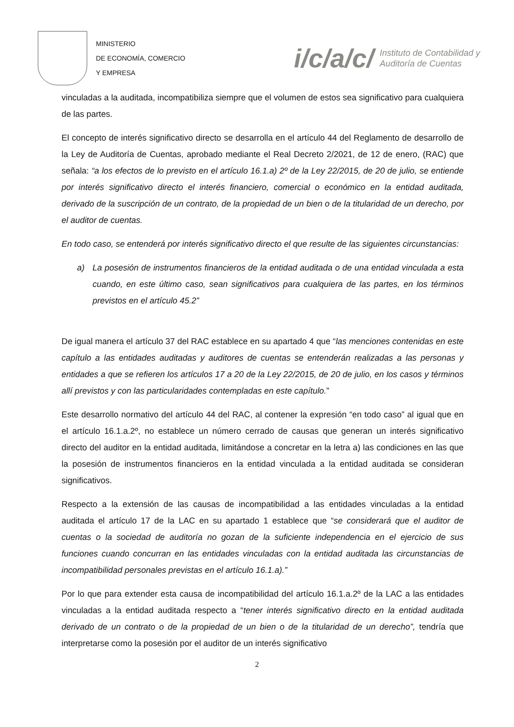MINISTERIO
DE ECONOMÍA, COMERCIO
Y EMPRESA
i/c/a/c/ Instituto de Contabilidad y
Auditoría de Cuentas
vinculadas a la auditada, incompatibiliza siempre que el volumen de estos sea significativo para cualquiera de las partes.
El concepto de interés significativo directo se desarrolla en el artículo 44 del Reglamento de desarrollo de la Ley de Auditoría de Cuentas, aprobado mediante el Real Decreto 2/2021, de 12 de enero, (RAC) que señala: “a los efectos de lo previsto en el artículo 16.1.a) 2º de la Ley 22/2015, de 20 de julio, se entiende por interés significativo directo el interés financiero, comercial o económico en la entidad auditada, derivado de la suscripción de un contrato, de la propiedad de un bien o de la titularidad de un derecho, por el auditor de cuentas.
En todo caso, se entenderá por interés significativo directo el que resulte de las siguientes circunstancias:
a) La posesión de instrumentos financieros de la entidad auditada o de una entidad vinculada a esta cuando, en este último caso, sean significativos para cualquiera de las partes, en los términos previstos en el artículo 45.2”
De igual manera el artículo 37 del RAC establece en su apartado 4 que “las menciones contenidas en este capítulo a las entidades auditadas y auditores de cuentas se entenderán realizadas a las personas y entidades a que se refieren los artículos 17 a 20 de la Ley 22/2015, de 20 de julio, en los casos y términos allí previstos y con las particularidades contempladas en este capítulo.”
Este desarrollo normativo del artículo 44 del RAC, al contener la expresión “en todo caso” al igual que en el artículo 16.1.a.2º, no establece un número cerrado de causas que generan un interés significativo directo del auditor en la entidad auditada, limitándose a concretar en la letra a) las condiciones en las que la posesión de instrumentos financieros en la entidad vinculada a la entidad auditada se consideran significativos.
Respecto a la extensión de las causas de incompatibilidad a las entidades vinculadas a la entidad auditada el artículo 17 de la LAC en su apartado 1 establece que “se considerará que el auditor de cuentas o la sociedad de auditoría no gozan de la suficiente independencia en el ejercicio de sus funciones cuando concurran en las entidades vinculadas con la entidad auditada las circunstancias de incompatibilidad personales previstas en el artículo 16.1.a).”
Por lo que para extender esta causa de incompatibilidad del artículo 16.1.a.2º de la LAC a las entidades vinculadas a la entidad auditada respecto a “tener interés significativo directo en la entidad auditada derivado de un contrato o de la propiedad de un bien o de la titularidad de un derecho”, tendría que interpretarse como la posesión por el auditor de un interés significativo
2